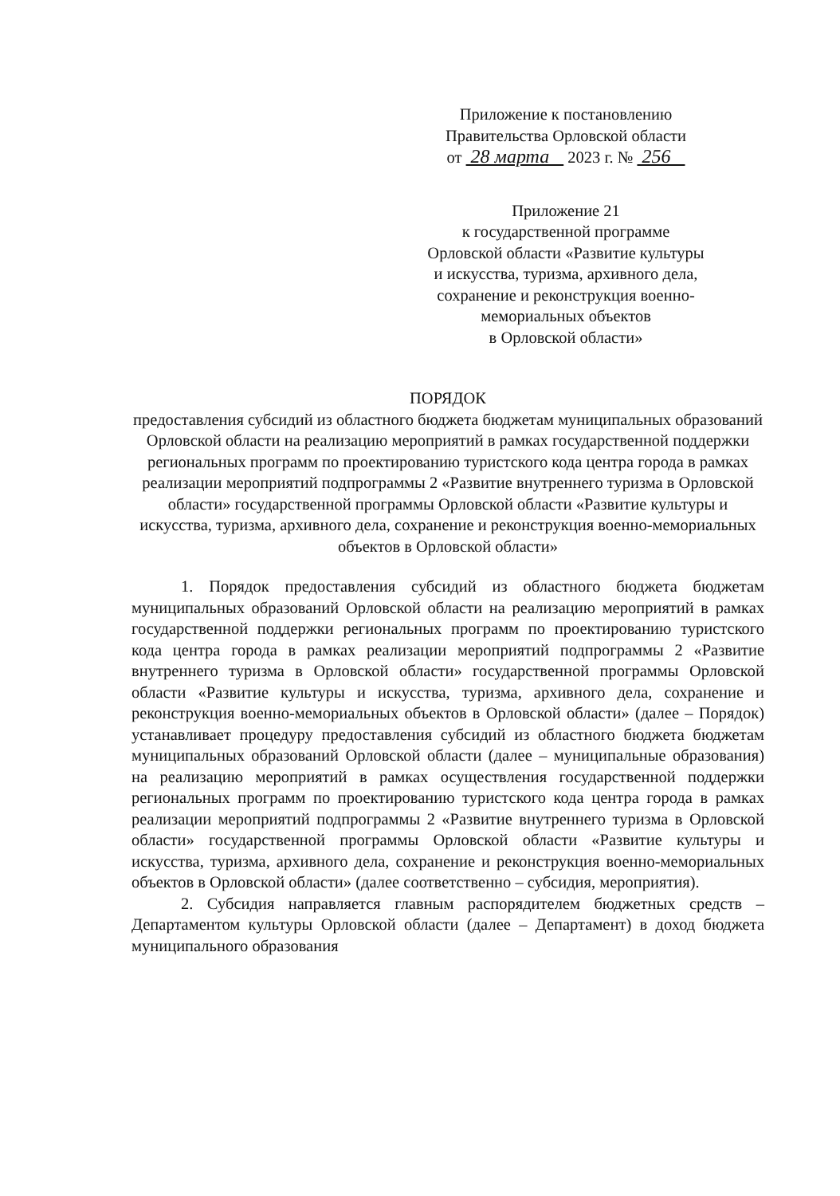Приложение к постановлению
Правительства Орловской области
от 28 марта 2023 г. № 256
Приложение 21
к государственной программе
Орловской области «Развитие культуры
и искусства, туризма, архивного дела,
сохранение и реконструкция военно-
мемориальных объектов
в Орловской области»
ПОРЯДОК
предоставления субсидий из областного бюджета бюджетам муниципальных образований Орловской области на реализацию мероприятий в рамках государственной поддержки региональных программ по проектированию туристского кода центра города в рамках реализации мероприятий подпрограммы 2 «Развитие внутреннего туризма в Орловской области» государственной программы Орловской области «Развитие культуры и искусства, туризма, архивного дела, сохранение и реконструкция военно-мемориальных объектов в Орловской области»
1. Порядок предоставления субсидий из областного бюджета бюджетам муниципальных образований Орловской области на реализацию мероприятий в рамках государственной поддержки региональных программ по проектированию туристского кода центра города в рамках реализации мероприятий подпрограммы 2 «Развитие внутреннего туризма в Орловской области» государственной программы Орловской области «Развитие культуры и искусства, туризма, архивного дела, сохранение и реконструкция военно-мемориальных объектов в Орловской области» (далее – Порядок) устанавливает процедуру предоставления субсидий из областного бюджета бюджетам муниципальных образований Орловской области (далее – муниципальные образования) на реализацию мероприятий в рамках осуществления государственной поддержки региональных программ по проектированию туристского кода центра города в рамках реализации мероприятий подпрограммы 2 «Развитие внутреннего туризма в Орловской области» государственной программы Орловской области «Развитие культуры и искусства, туризма, архивного дела, сохранение и реконструкция военно-мемориальных объектов в Орловской области» (далее соответственно – субсидия, мероприятия).
2. Субсидия направляется главным распорядителем бюджетных средств – Департаментом культуры Орловской области (далее – Департамент) в доход бюджета муниципального образования